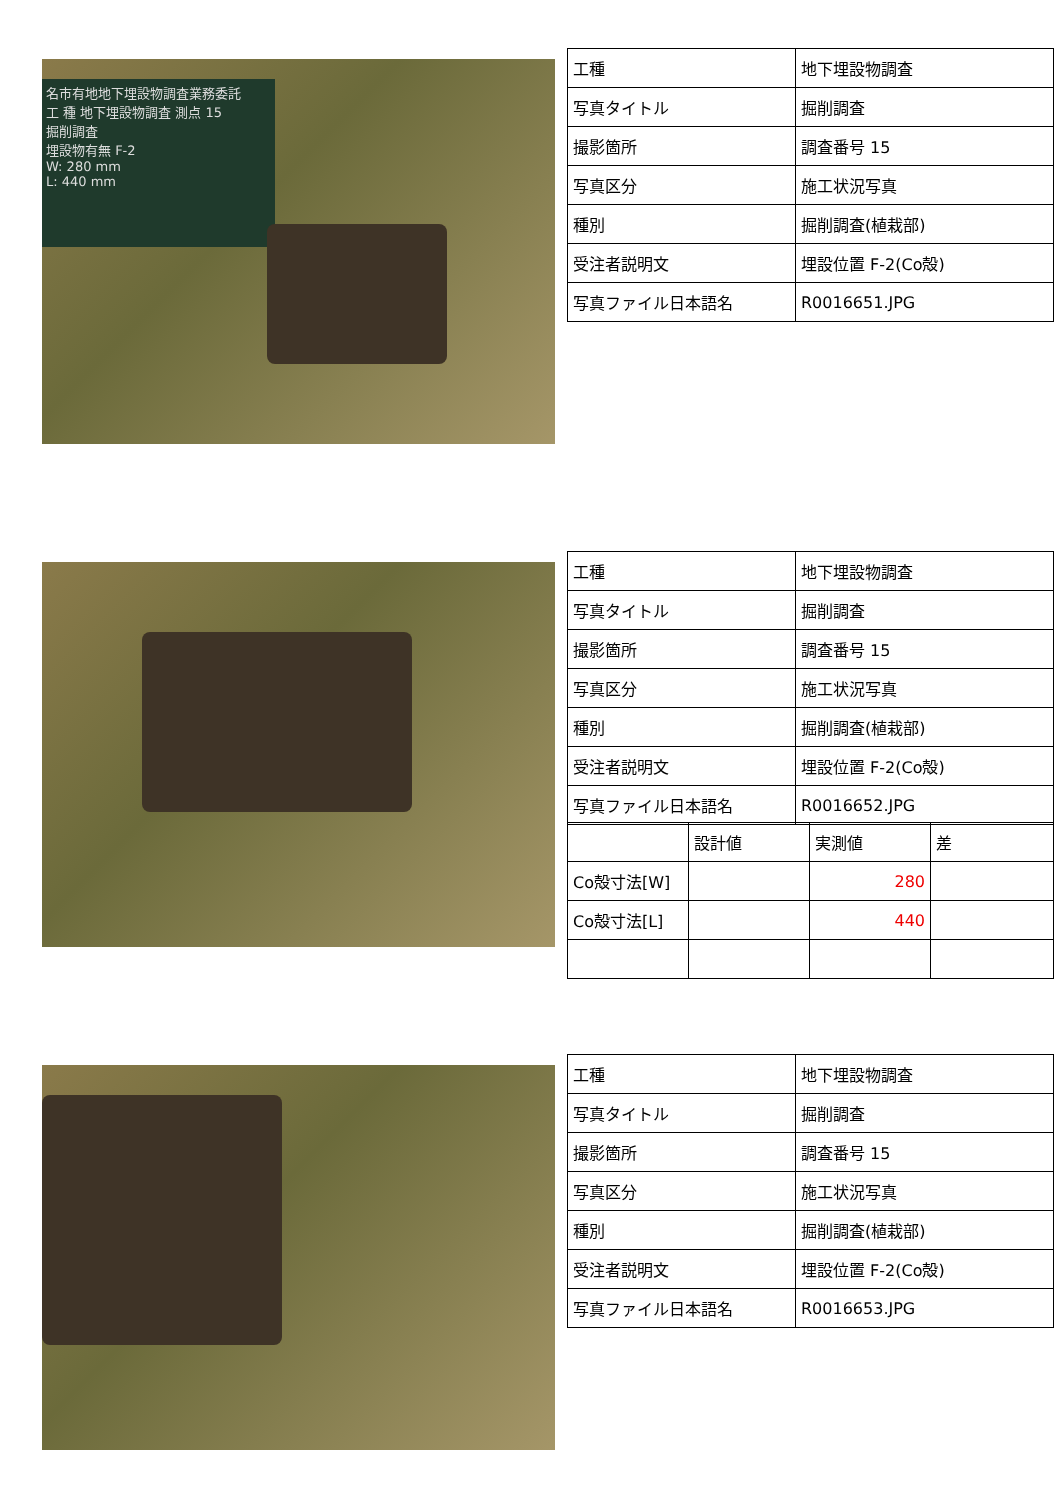名市有地地下埋設物調査業務委託
工 種 地下埋設物調査 測点 15
掘削調査
埋設物有無 F-2
W: 280 mm
L: 440 mm
| 工種 | 地下埋設物調査 |
| 写真タイトル | 掘削調査 |
| 撮影箇所 | 調査番号 15 |
| 写真区分 | 施工状況写真 |
| 種別 | 掘削調査(植栽部) |
| 受注者説明文 | 埋設位置 F-2(Co殻) |
| 写真ファイル日本語名 | R0016651.JPG |
| 工種 | 地下埋設物調査 |
| 写真タイトル | 掘削調査 |
| 撮影箇所 | 調査番号 15 |
| 写真区分 | 施工状況写真 |
| 種別 | 掘削調査(植栽部) |
| 受注者説明文 | 埋設位置 F-2(Co殻) |
| 写真ファイル日本語名 | R0016652.JPG |
| | 設計値 | 実測値 | 差 |
| Co殻寸法[W] | | 280 | |
| Co殻寸法[L] | | 440 | |
| 工種 | 地下埋設物調査 |
| 写真タイトル | 掘削調査 |
| 撮影箇所 | 調査番号 15 |
| 写真区分 | 施工状況写真 |
| 種別 | 掘削調査(植栽部) |
| 受注者説明文 | 埋設位置 F-2(Co殻) |
| 写真ファイル日本語名 | R0016653.JPG |